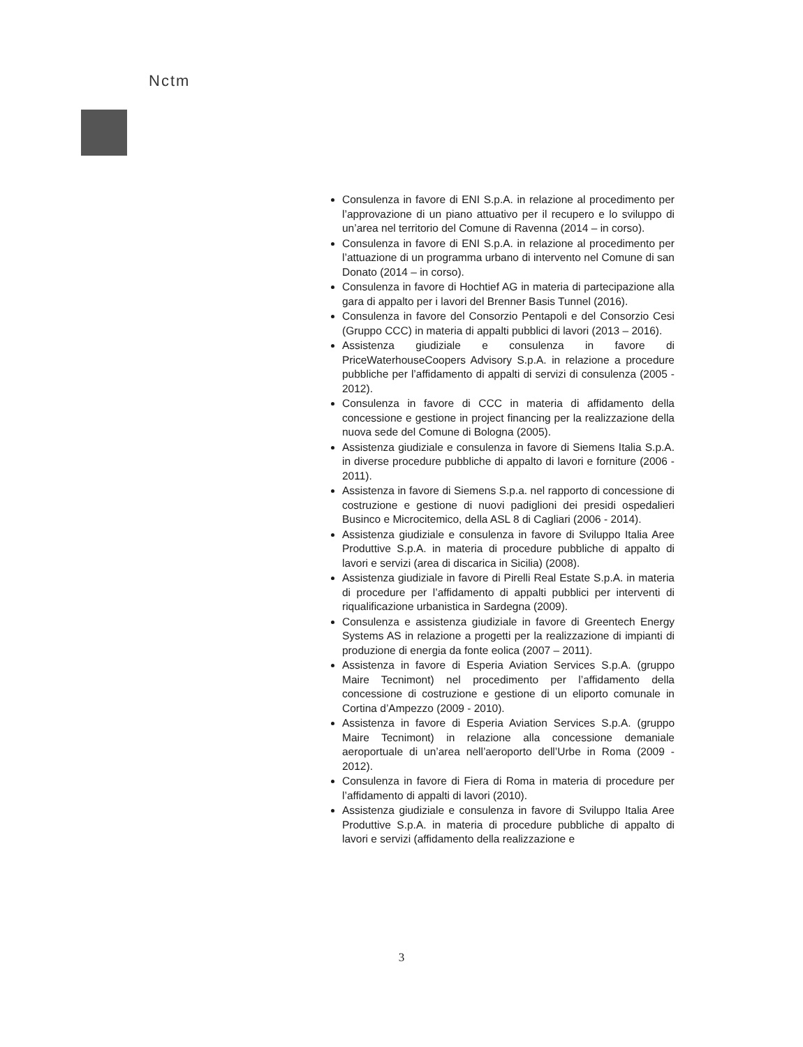Nctm
Consulenza in favore di ENI S.p.A. in relazione al procedimento per l’approvazione di un piano attuativo per il recupero e lo sviluppo di un’area nel territorio del Comune di Ravenna (2014 – in corso).
Consulenza in favore di ENI S.p.A. in relazione al procedimento per l’attuazione di un programma urbano di intervento nel Comune di san Donato (2014 – in corso).
Consulenza in favore di Hochtief AG in materia di partecipazione alla gara di appalto per i lavori del Brenner Basis Tunnel (2016).
Consulenza in favore del Consorzio Pentapoli e del Consorzio Cesi (Gruppo CCC) in materia di appalti pubblici di lavori (2013 – 2016).
Assistenza giudiziale e consulenza in favore di PriceWaterhouseCoopers Advisory S.p.A. in relazione a procedure pubbliche per l’affidamento di appalti di servizi di consulenza (2005 - 2012).
Consulenza in favore di CCC in materia di affidamento della concessione e gestione in project financing per la realizzazione della nuova sede del Comune di Bologna (2005).
Assistenza giudiziale e consulenza in favore di Siemens Italia S.p.A. in diverse procedure pubbliche di appalto di lavori e forniture (2006 - 2011).
Assistenza in favore di Siemens S.p.a. nel rapporto di concessione di costruzione e gestione di nuovi padiglioni dei presidi ospedalieri Businco e Microcitemico, della ASL 8 di Cagliari (2006 - 2014).
Assistenza giudiziale e consulenza in favore di Sviluppo Italia Aree Produttive S.p.A. in materia di procedure pubbliche di appalto di lavori e servizi (area di discarica in Sicilia) (2008).
Assistenza giudiziale in favore di Pirelli Real Estate S.p.A. in materia di procedure per l’affidamento di appalti pubblici per interventi di riqualificazione urbanistica in Sardegna (2009).
Consulenza e assistenza giudiziale in favore di Greentech Energy Systems AS in relazione a progetti per la realizzazione di impianti di produzione di energia da fonte eolica (2007 – 2011).
Assistenza in favore di Esperia Aviation Services S.p.A. (gruppo Maire Tecnimont) nel procedimento per l’affidamento della concessione di costruzione e gestione di un eliporto comunale in Cortina d’Ampezzo (2009 - 2010).
Assistenza in favore di Esperia Aviation Services S.p.A. (gruppo Maire Tecnimont) in relazione alla concessione demaniale aeroportuale di un’area nell’aeroporto dell’Urbe in Roma (2009 - 2012).
Consulenza in favore di Fiera di Roma in materia di procedure per l’affidamento di appalti di lavori (2010).
Assistenza giudiziale e consulenza in favore di Sviluppo Italia Aree Produttive S.p.A. in materia di procedure pubbliche di appalto di lavori e servizi (affidamento della realizzazione e
3